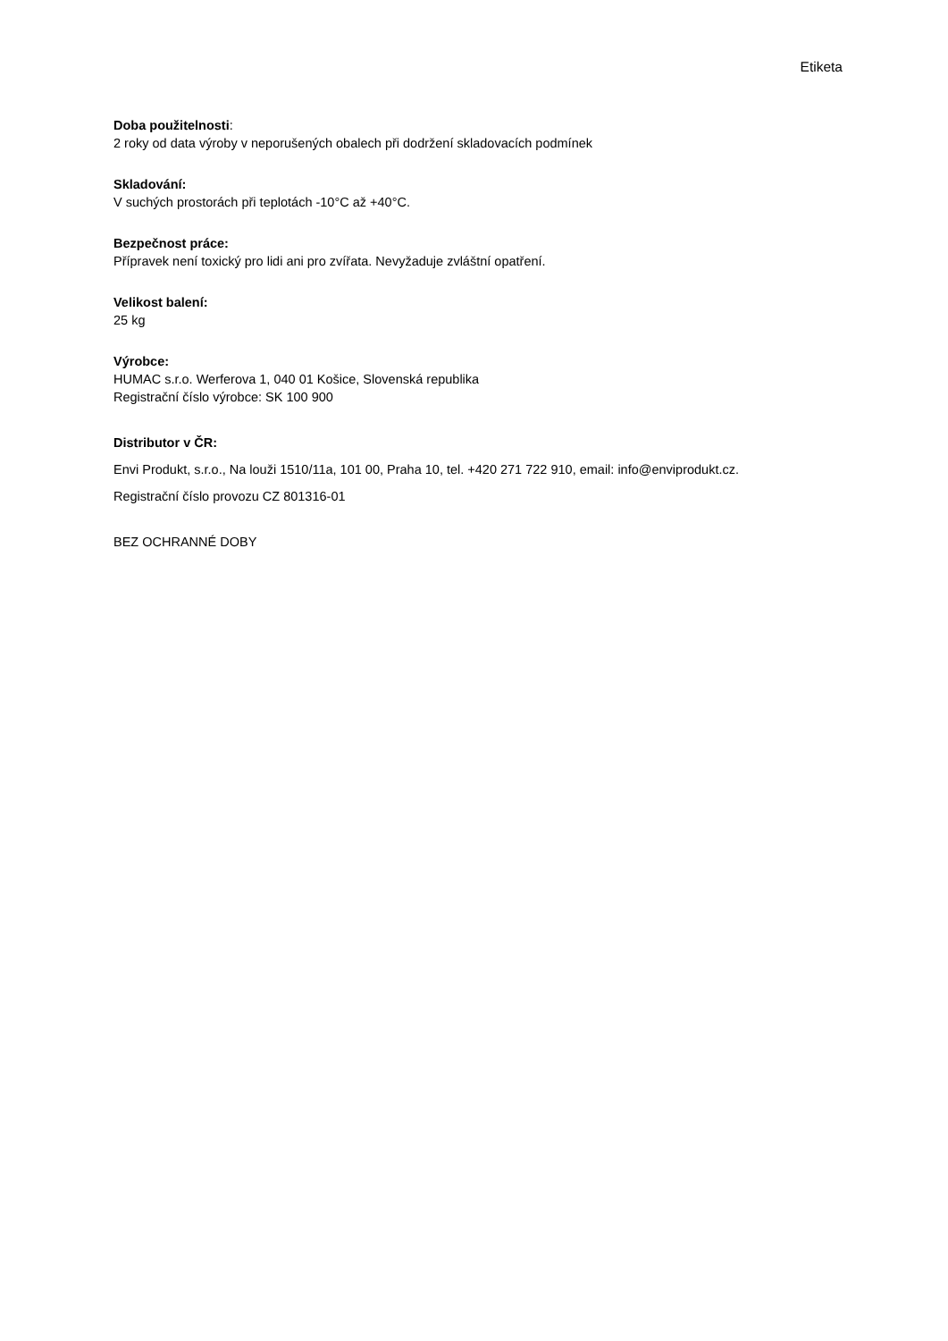Etiketa
Doba použitelnosti:
2 roky od data výroby v neporušených obalech při dodržení skladovacích podmínek
Skladování:
V suchých prostorách při teplotách -10°C až +40°C.
Bezpečnost práce:
Přípravek není toxický pro lidi ani pro zvířata. Nevyžaduje zvláštní opatření.
Velikost balení:
25 kg
Výrobce:
HUMAC s.r.o. Werferova 1, 040 01 Košice, Slovenská republika
Registrační číslo výrobce: SK 100 900
Distributor v ČR:
Envi Produkt, s.r.o., Na louži 1510/11a, 101 00, Praha 10, tel. +420 271 722 910, email: info@enviprodukt.cz.
Registrační číslo provozu CZ 801316-01
BEZ OCHRANNÉ DOBY